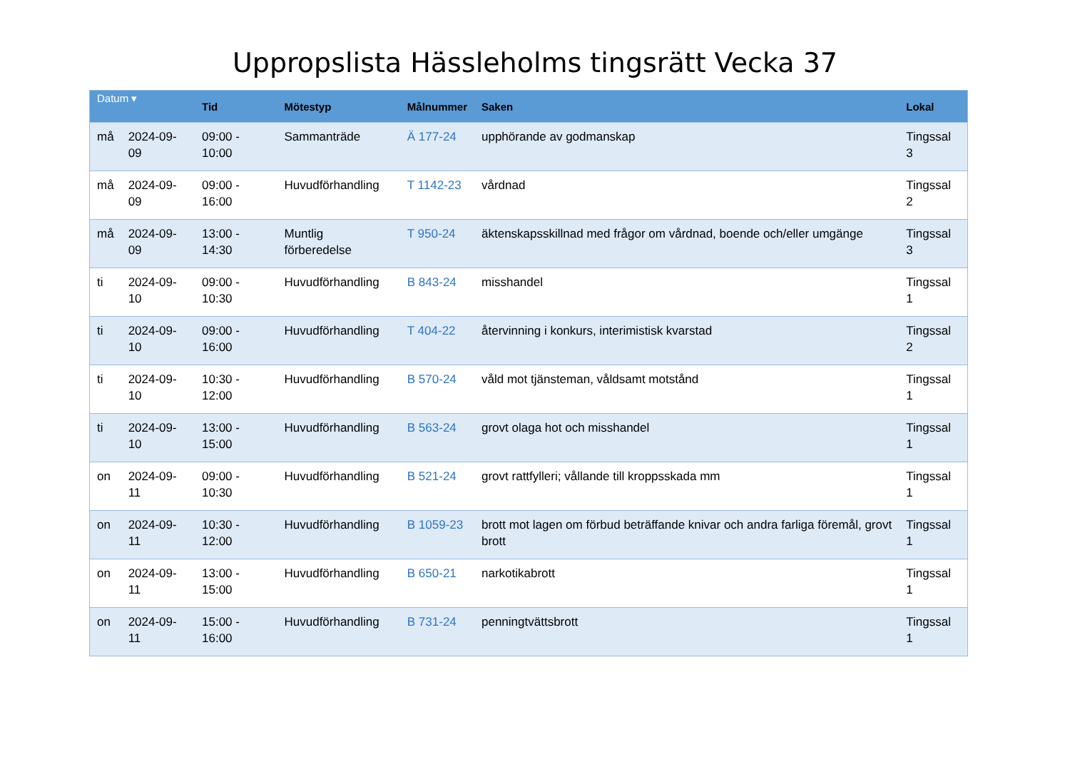Uppropslista Hässleholms tingsrätt Vecka 37
| Datum ▾ | | Tid | Mötestyp | Målnummer | Saken | Lokal |
| --- | --- | --- | --- | --- | --- | --- |
| må | 2024-09-09 | 09:00 - 10:00 | Sammanträde | Ä 177-24 | upphörande av godmanskap | Tingssal 3 |
| må | 2024-09-09 | 09:00 - 16:00 | Huvudförhandling | T 1142-23 | vårdnad | Tingssal 2 |
| må | 2024-09-09 | 13:00 - 14:30 | Muntlig förberedelse | T 950-24 | äktenskapsskillnad med frågor om vårdnad, boende och/eller umgänge | Tingssal 3 |
| ti | 2024-09-10 | 09:00 - 10:30 | Huvudförhandling | B 843-24 | misshandel | Tingssal 1 |
| ti | 2024-09-10 | 09:00 - 16:00 | Huvudförhandling | T 404-22 | återvinning i konkurs, interimistisk kvarstad | Tingssal 2 |
| ti | 2024-09-10 | 10:30 - 12:00 | Huvudförhandling | B 570-24 | våld mot tjänsteman, våldsamt motstånd | Tingssal 1 |
| ti | 2024-09-10 | 13:00 - 15:00 | Huvudförhandling | B 563-24 | grovt olaga hot och misshandel | Tingssal 1 |
| on | 2024-09-11 | 09:00 - 10:30 | Huvudförhandling | B 521-24 | grovt rattfylleri; vållande till kroppsskada mm | Tingssal 1 |
| on | 2024-09-11 | 10:30 - 12:00 | Huvudförhandling | B 1059-23 | brott mot lagen om förbud beträffande knivar och andra farliga föremål, grovt brott | Tingssal 1 |
| on | 2024-09-11 | 13:00 - 15:00 | Huvudförhandling | B 650-21 | narkotikabrott | Tingssal 1 |
| on | 2024-09-11 | 15:00 - 16:00 | Huvudförhandling | B 731-24 | penningtvättsbrott | Tingssal 1 |